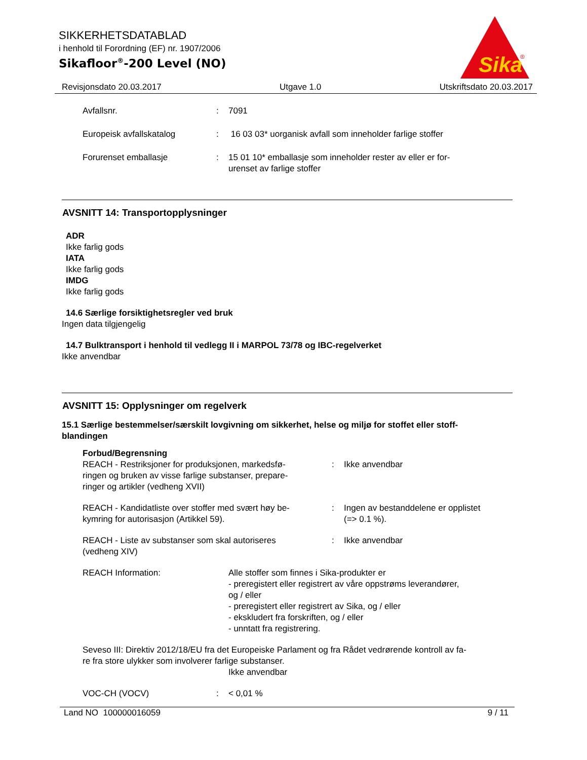SIKKERHETSDATABLAD
i henhold til Forordning (EF) nr. 1907/2006
Sikafloor<sup>®</sup>-200 Level (NO)
Sika
®
Revisjonsdato 20.03.2017 Utgave 1.0 Utskriftsdato 20.03.2017
Avfallsnr. : 7091
Europeisk avfallskatalog : 16 03 03* uorganisk avfall som inneholder farlige stoffer
Forurenset emballasje : 15 01 10* emballasje som inneholder rester av eller er for-
urenset av farlige stoffer
AVSNITT 14: Transportopplysninger
ADR
Ikke farlig gods
IATA
Ikke farlig gods
IMDG
Ikke farlig gods
14.6 Særlige forsiktighetsregler ved bruk
Ingen data tilgjengelig
14.7 Bulktransport i henhold til vedlegg II i MARPOL 73/78 og IBC-regelverket
Ikke anvendbar
AVSNITT 15: Opplysninger om regelverk
15.1 Særlige bestemmelser/særskilt lovgivning om sikkerhet, helse og miljø for stoffet eller stoff-
blandingen
Forbud/Begrensning
REACH - Restriksjoner for produksjonen, markedsfø-
ringen og bruken av visse farlige substanser, prepare-
ringer og artikler (vedheng XVII)
: Ikke anvendbar
REACH - Kandidatliste over stoffer med svært høy be-
kymring for autorisasjon (Artikkel 59).
: Ingen av bestanddelene er opplistet
(=> 0.1 %).
REACH - Liste av substanser som skal autoriseres
(vedheng XIV)
: Ikke anvendbar
REACH Information: Alle stoffer som finnes i Sika-produkter er
- preregistert eller registrert av våre oppstrøms leverandører,
og / eller
- preregistert eller registrert av Sika, og / eller
- ekskludert fra forskriften, og / eller
- unntatt fra registrering.
Seveso III: Direktiv 2012/18/EU fra det Europeiske Parlament og fra Rådet vedrørende kontroll av fa-
re fra store ulykker som involverer farlige substanser.
Ikke anvendbar
VOC-CH (VOCV) : < 0,01 %
Land NO 100000016059 9 / 11